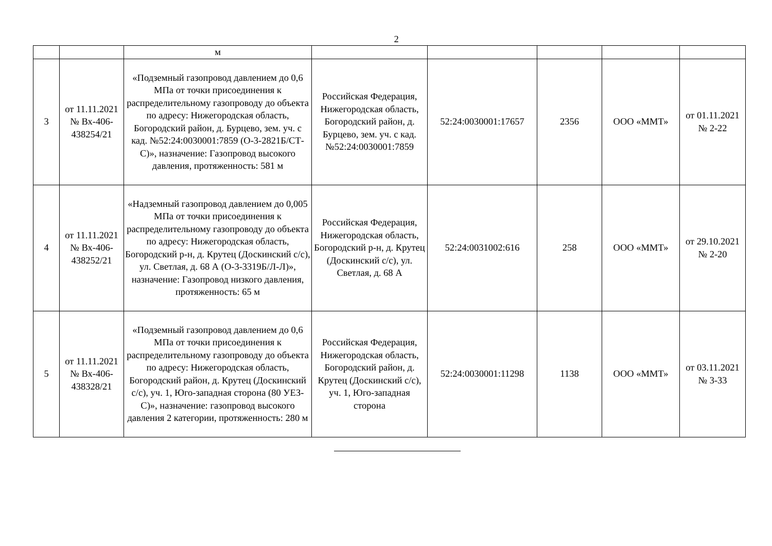2
| | | м | | | | | |
| 3 | от 11.11.2021 № Вх-406-438254/21 | «Подземный газопровод давлением до 0,6 МПа от точки присоединения к распределительному газопроводу до объекта по адресу: Нижегородская область, Богородский район, д. Бурцево, зем. уч. с кад. №52:24:0030001:7859 (О-3-2821Б/СТ-С)», назначение: Газопровод высокого давления, протяженность: 581 м | Российская Федерация, Нижегородская область, Богородский район, д. Бурцево, зем. уч. с кад. №52:24:0030001:7859 | 52:24:0030001:17657 | 2356 | ООО «ММТ» | от 01.11.2021 № 2-22 |
| 4 | от 11.11.2021 № Вх-406-438252/21 | «Надземный газопровод давлением до 0,005 МПа от точки присоединения к распределительному газопроводу до объекта по адресу: Нижегородская область, Богородский р-н, д. Крутец (Доскинский с/с), ул. Светлая, д. 68 А (О-3-3319Б/Л-Л)», назначение: Газопровод низкого давления, протяженность: 65 м | Российская Федерация, Нижегородская область, Богородский р-н, д. Крутец (Доскинский с/с), ул. Светлая, д. 68 А | 52:24:0031002:616 | 258 | ООО «ММТ» | от 29.10.2021 № 2-20 |
| 5 | от 11.11.2021 № Вх-406-438328/21 | «Подземный газопровод давлением до 0,6 МПа от точки присоединения к распределительному газопроводу до объекта по адресу: Нижегородская область, Богородский район, д. Крутец (Доскинский с/с), уч. 1, Юго-западная сторона (80 УЕЗ-С)», назначение: газопровод высокого давления 2 категории, протяженность: 280 м | Российская Федерация, Нижегородская область, Богородский район, д. Крутец (Доскинский с/с), уч. 1, Юго-западная сторона | 52:24:0030001:11298 | 1138 | ООО «ММТ» | от 03.11.2021 № 3-33 |